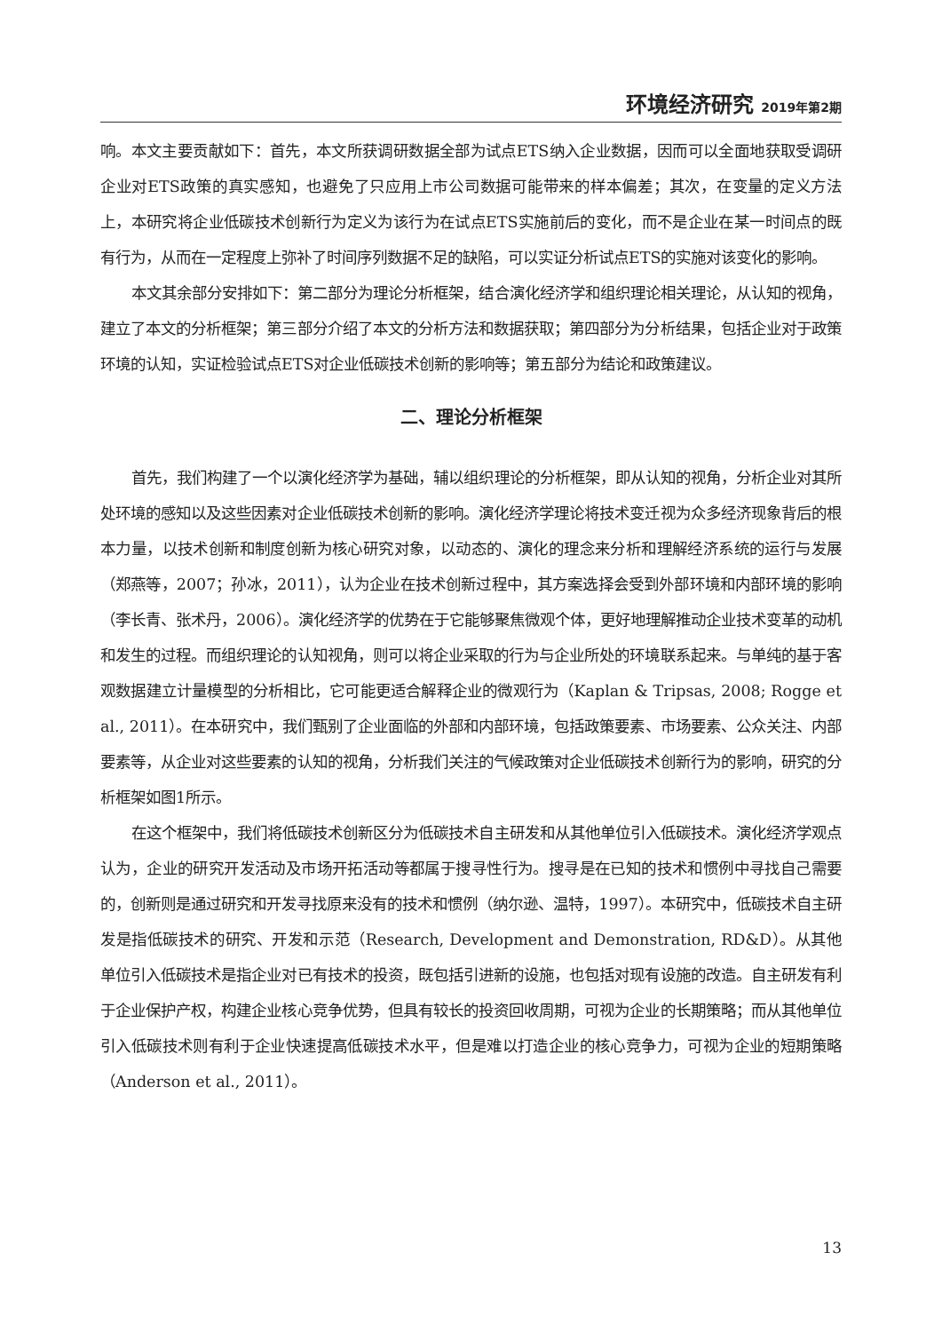环境经济研究 2019年第2期
响。本文主要贡献如下：首先，本文所获调研数据全部为试点ETS纳入企业数据，因而可以全面地获取受调研企业对ETS政策的真实感知，也避免了只应用上市公司数据可能带来的样本偏差；其次，在变量的定义方法上，本研究将企业低碳技术创新行为定义为该行为在试点ETS实施前后的变化，而不是企业在某一时间点的既有行为，从而在一定程度上弥补了时间序列数据不足的缺陷，可以实证分析试点ETS的实施对该变化的影响。
本文其余部分安排如下：第二部分为理论分析框架，结合演化经济学和组织理论相关理论，从认知的视角，建立了本文的分析框架；第三部分介绍了本文的分析方法和数据获取；第四部分为分析结果，包括企业对于政策环境的认知，实证检验试点ETS对企业低碳技术创新的影响等；第五部分为结论和政策建议。
二、理论分析框架
首先，我们构建了一个以演化经济学为基础，辅以组织理论的分析框架，即从认知的视角，分析企业对其所处环境的感知以及这些因素对企业低碳技术创新的影响。演化经济学理论将技术变迁视为众多经济现象背后的根本力量，以技术创新和制度创新为核心研究对象，以动态的、演化的理念来分析和理解经济系统的运行与发展（郑燕等，2007；孙冰，2011），认为企业在技术创新过程中，其方案选择会受到外部环境和内部环境的影响（李长青、张术丹，2006）。演化经济学的优势在于它能够聚焦微观个体，更好地理解推动企业技术变革的动机和发生的过程。而组织理论的认知视角，则可以将企业采取的行为与企业所处的环境联系起来。与单纯的基于客观数据建立计量模型的分析相比，它可能更适合解释企业的微观行为（Kaplan & Tripsas, 2008; Rogge et al., 2011）。在本研究中，我们甄别了企业面临的外部和内部环境，包括政策要素、市场要素、公众关注、内部要素等，从企业对这些要素的认知的视角，分析我们关注的气候政策对企业低碳技术创新行为的影响，研究的分析框架如图1所示。
在这个框架中，我们将低碳技术创新区分为低碳技术自主研发和从其他单位引入低碳技术。演化经济学观点认为，企业的研究开发活动及市场开拓活动等都属于搜寻性行为。搜寻是在已知的技术和惯例中寻找自己需要的，创新则是通过研究和开发寻找原来没有的技术和惯例（纳尔逊、温特，1997）。本研究中，低碳技术自主研发是指低碳技术的研究、开发和示范（Research, Development and Demonstration, RD&D）。从其他单位引入低碳技术是指企业对已有技术的投资，既包括引进新的设施，也包括对现有设施的改造。自主研发有利于企业保护产权，构建企业核心竞争优势，但具有较长的投资回收周期，可视为企业的长期策略；而从其他单位引入低碳技术则有利于企业快速提高低碳技术水平，但是难以打造企业的核心竞争力，可视为企业的短期策略（Anderson et al., 2011）。
13